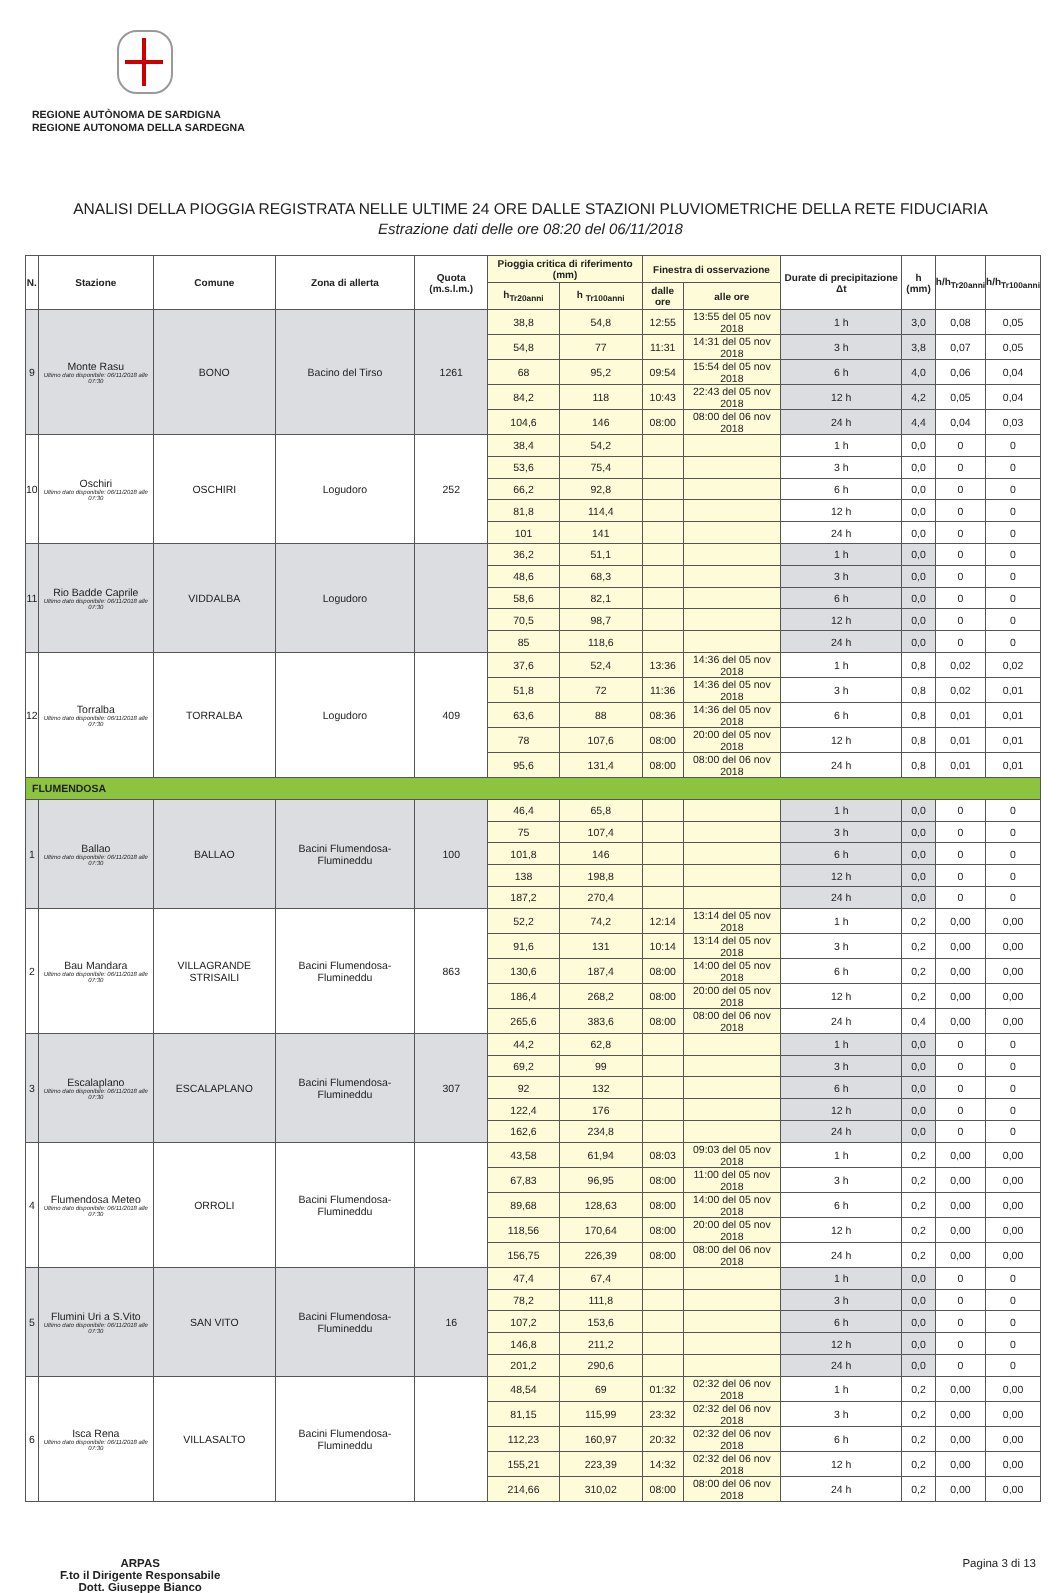REGIONE AUTÒNOMA DE SARDIGNA
REGIONE AUTONOMA DELLA SARDEGNA
ANALISI DELLA PIOGGIA REGISTRATA NELLE ULTIME 24 ORE DALLE STAZIONI PLUVIOMETRICHE DELLA RETE FIDUCIARIA
Estrazione dati delle ore 08:20 del 06/11/2018
| N. | Stazione | Comune | Zona di allerta | Quota (m.s.l.m.) | Pioggia critica di riferimento (mm) | | Finestra di osservazione | | Durate di precipitazione Δt | h (mm) | h/h<sub>Tr20anni</sub> | h/h<sub>Tr100anni</sub> |
| --- | --- | --- | --- | --- | --- | --- | --- | --- | --- | --- | --- | --- |
| | | | | | h<sub>Tr20anni</sub> | h <sub>Tr100anni</sub> | dalle ore | alle ore | | | | |
| 9 | Monte Rasu Ultimo dato disponibile: 06/11/2018 alle 07:30 | BONO | Bacino del Tirso | 1261 | 38,8 | 54,8 | 12:55 | 13:55 del 05 nov 2018 | 1 h | 3,0 | 0,08 | 0,05 |
| | | | | | 54,8 | 77 | 11:31 | 14:31 del 05 nov 2018 | 3 h | 3,8 | 0,07 | 0,05 |
| | | | | | 68 | 95,2 | 09:54 | 15:54 del 05 nov 2018 | 6 h | 4,0 | 0,06 | 0,04 |
| | | | | | 84,2 | 118 | 10:43 | 22:43 del 05 nov 2018 | 12 h | 4,2 | 0,05 | 0,04 |
| | | | | | 104,6 | 146 | 08:00 | 08:00 del 06 nov 2018 | 24 h | 4,4 | 0,04 | 0,03 |
| 10 | Oschiri Ultimo dato disponibile: 06/11/2018 alle 07:30 | OSCHIRI | Logudoro | 252 | 38,4 | 54,2 | | | 1 h | 0,0 | 0 | 0 |
| | | | | | 53,6 | 75,4 | | | 3 h | 0,0 | 0 | 0 |
| | | | | | 66,2 | 92,8 | | | 6 h | 0,0 | 0 | 0 |
| | | | | | 81,8 | 114,4 | | | 12 h | 0,0 | 0 | 0 |
| | | | | | 101 | 141 | | | 24 h | 0,0 | 0 | 0 |
| 11 | Rio Badde Caprile Ultimo dato disponibile: 06/11/2018 alle 07:30 | VIDDALBA | Logudoro | | 36,2 | 51,1 | | | 1 h | 0,0 | 0 | 0 |
| | | | | | 48,6 | 68,3 | | | 3 h | 0,0 | 0 | 0 |
| | | | | | 58,6 | 82,1 | | | 6 h | 0,0 | 0 | 0 |
| | | | | | 70,5 | 98,7 | | | 12 h | 0,0 | 0 | 0 |
| | | | | | 85 | 118,6 | | | 24 h | 0,0 | 0 | 0 |
| 12 | Torralba Ultimo dato disponibile: 06/11/2018 alle 07:30 | TORRALBA | Logudoro | 409 | 37,6 | 52,4 | 13:36 | 14:36 del 05 nov 2018 | 1 h | 0,8 | 0,02 | 0,02 |
| | | | | | 51,8 | 72 | 11:36 | 14:36 del 05 nov 2018 | 3 h | 0,8 | 0,02 | 0,01 |
| | | | | | 63,6 | 88 | 08:36 | 14:36 del 05 nov 2018 | 6 h | 0,8 | 0,01 | 0,01 |
| | | | | | 78 | 107,6 | 08:00 | 20:00 del 05 nov 2018 | 12 h | 0,8 | 0,01 | 0,01 |
| | | | | | 95,6 | 131,4 | 08:00 | 08:00 del 06 nov 2018 | 24 h | 0,8 | 0,01 | 0,01 |
| FLUMENDOSA | | | | | | | | | | | | |
| 1 | Ballao Ultimo dato disponibile: 06/11/2018 alle 07:30 | BALLAO | Bacini Flumendosa-Flumineddu | 100 | 46,4 | 65,8 | | | 1 h | 0,0 | 0 | 0 |
| | | | | | 75 | 107,4 | | | 3 h | 0,0 | 0 | 0 |
| | | | | | 101,8 | 146 | | | 6 h | 0,0 | 0 | 0 |
| | | | | | 138 | 198,8 | | | 12 h | 0,0 | 0 | 0 |
| | | | | | 187,2 | 270,4 | | | 24 h | 0,0 | 0 | 0 |
| 2 | Bau Mandara Ultimo dato disponibile: 06/11/2018 alle 07:30 | VILLAGRANDE STRISAILI | Bacini Flumendosa-Flumineddu | 863 | 52,2 | 74,2 | 12:14 | 13:14 del 05 nov 2018 | 1 h | 0,2 | 0,00 | 0,00 |
| | | | | | 91,6 | 131 | 10:14 | 13:14 del 05 nov 2018 | 3 h | 0,2 | 0,00 | 0,00 |
| | | | | | 130,6 | 187,4 | 08:00 | 14:00 del 05 nov 2018 | 6 h | 0,2 | 0,00 | 0,00 |
| | | | | | 186,4 | 268,2 | 08:00 | 20:00 del 05 nov 2018 | 12 h | 0,2 | 0,00 | 0,00 |
| | | | | | 265,6 | 383,6 | 08:00 | 08:00 del 06 nov 2018 | 24 h | 0,4 | 0,00 | 0,00 |
| 3 | Escalaplano Ultimo dato disponibile: 06/11/2018 alle 07:30 | ESCALAPLANO | Bacini Flumendosa-Flumineddu | 307 | 44,2 | 62,8 | | | 1 h | 0,0 | 0 | 0 |
| | | | | | 69,2 | 99 | | | 3 h | 0,0 | 0 | 0 |
| | | | | | 92 | 132 | | | 6 h | 0,0 | 0 | 0 |
| | | | | | 122,4 | 176 | | | 12 h | 0,0 | 0 | 0 |
| | | | | | 162,6 | 234,8 | | | 24 h | 0,0 | 0 | 0 |
| 4 | Flumendosa Meteo Ultimo dato disponibile: 06/11/2018 alle 07:30 | ORROLI | Bacini Flumendosa-Flumineddu | | 43,58 | 61,94 | 08:03 | 09:03 del 05 nov 2018 | 1 h | 0,2 | 0,00 | 0,00 |
| | | | | | 67,83 | 96,95 | 08:00 | 11:00 del 05 nov 2018 | 3 h | 0,2 | 0,00 | 0,00 |
| | | | | | 89,68 | 128,63 | 08:00 | 14:00 del 05 nov 2018 | 6 h | 0,2 | 0,00 | 0,00 |
| | | | | | 118,56 | 170,64 | 08:00 | 20:00 del 05 nov 2018 | 12 h | 0,2 | 0,00 | 0,00 |
| | | | | | 156,75 | 226,39 | 08:00 | 08:00 del 06 nov 2018 | 24 h | 0,2 | 0,00 | 0,00 |
| 5 | Flumini Uri a S.Vito Ultimo dato disponibile: 06/11/2018 alle 07:30 | SAN VITO | Bacini Flumendosa-Flumineddu | 16 | 47,4 | 67,4 | | | 1 h | 0,0 | 0 | 0 |
| | | | | | 78,2 | 111,8 | | | 3 h | 0,0 | 0 | 0 |
| | | | | | 107,2 | 153,6 | | | 6 h | 0,0 | 0 | 0 |
| | | | | | 146,8 | 211,2 | | | 12 h | 0,0 | 0 | 0 |
| | | | | | 201,2 | 290,6 | | | 24 h | 0,0 | 0 | 0 |
| 6 | Isca Rena Ultimo dato disponibile: 06/11/2018 alle 07:30 | VILLASALTO | Bacini Flumendosa-Flumineddu | | 48,54 | 69 | 01:32 | 02:32 del 06 nov 2018 | 1 h | 0,2 | 0,00 | 0,00 |
| | | | | | 81,15 | 115,99 | 23:32 | 02:32 del 06 nov 2018 | 3 h | 0,2 | 0,00 | 0,00 |
| | | | | | 112,23 | 160,97 | 20:32 | 02:32 del 06 nov 2018 | 6 h | 0,2 | 0,00 | 0,00 |
| | | | | | 155,21 | 223,39 | 14:32 | 02:32 del 06 nov 2018 | 12 h | 0,2 | 0,00 | 0,00 |
| | | | | | 214,66 | 310,02 | 08:00 | 08:00 del 06 nov 2018 | 24 h | 0,2 | 0,00 | 0,00 |
ARPAS
F.to il Dirigente Responsabile
Dott. Giuseppe Bianco
Pagina 3 di 13